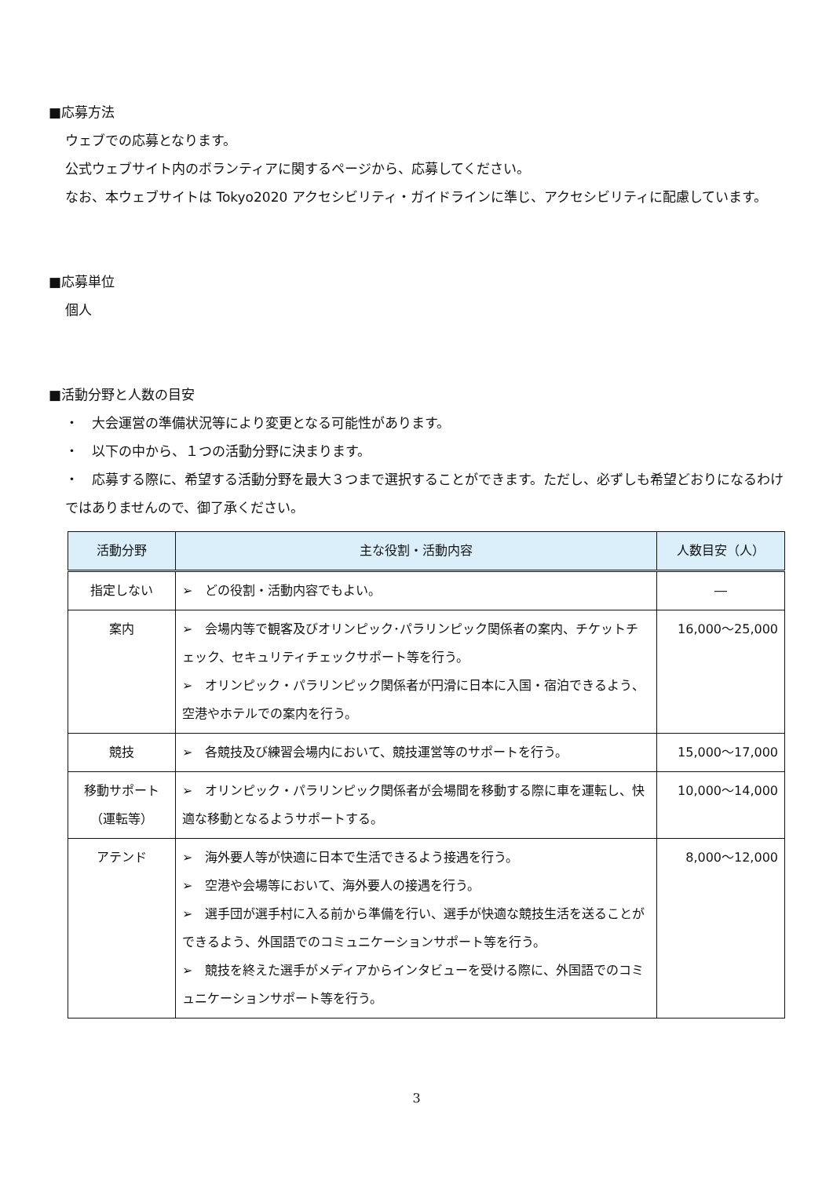■応募方法
ウェブでの応募となります。
公式ウェブサイト内のボランティアに関するページから、応募してください。
なお、本ウェブサイトは Tokyo2020 アクセシビリティ・ガイドラインに準じ、アクセシビリティに配慮しています。
■応募単位
個人
■活動分野と人数の目安
・　大会運営の準備状況等により変更となる可能性があります。
・　以下の中から、１つの活動分野に決まります。
・　応募する際に、希望する活動分野を最大３つまで選択することができます。ただし、必ずしも希望どおりになるわけではありませんので、御了承ください。
| 活動分野 | 主な役割・活動内容 | 人数目安（人） |
| --- | --- | --- |
| 指定しない | ➢ どの役割・活動内容でもよい。 | ― |
| 案内 | ➢ 会場内等で観客及びオリンピック･パラリンピック関係者の案内、チケットチェック、セキュリティチェックサポート等を行う。 ➢ オリンピック・パラリンピック関係者が円滑に日本に入国・宿泊できるよう、空港やホテルでの案内を行う。 | 16,000～25,000 |
| 競技 | ➢ 各競技及び練習会場内において、競技運営等のサポートを行う。 | 15,000～17,000 |
| 移動サポート（運転等） | ➢ オリンピック・パラリンピック関係者が会場間を移動する際に車を運転し、快適な移動となるようサポートする。 | 10,000～14,000 |
| アテンド | ➢ 海外要人等が快適に日本で生活できるよう接遇を行う。 ➢ 空港や会場等において、海外要人の接遇を行う。 ➢ 選手団が選手村に入る前から準備を行い、選手が快適な競技生活を送ることができるよう、外国語でのコミュニケーションサポート等を行う。 ➢ 競技を終えた選手がメディアからインタビューを受ける際に、外国語でのコミュニケーションサポート等を行う。 | 8,000～12,000 |
3